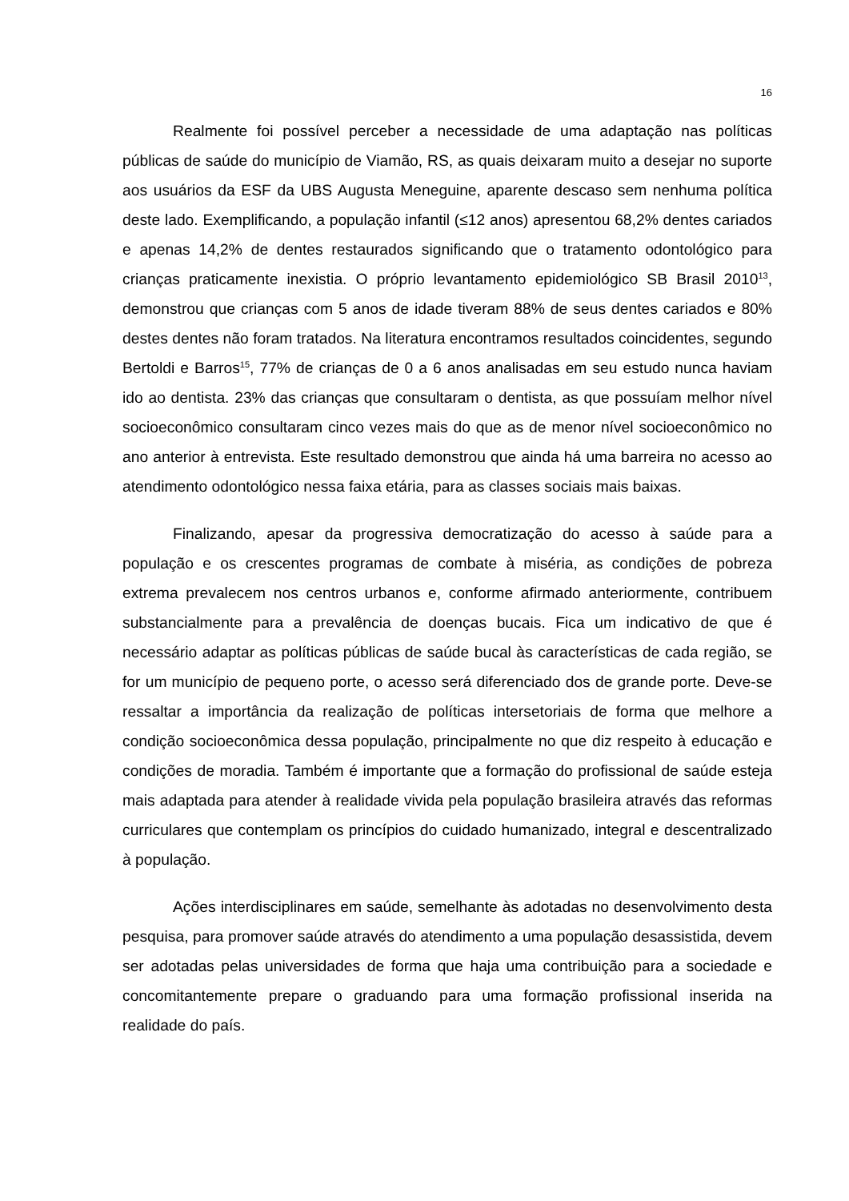16
Realmente foi possível perceber a necessidade de uma adaptação nas políticas públicas de saúde do município de Viamão, RS, as quais deixaram muito a desejar no suporte aos usuários da ESF da UBS Augusta Meneguine, aparente descaso sem nenhuma política deste lado. Exemplificando, a população infantil (≤12 anos) apresentou 68,2% dentes cariados e apenas 14,2% de dentes restaurados significando que o tratamento odontológico para crianças praticamente inexistia. O próprio levantamento epidemiológico SB Brasil 2010<sup>13</sup>, demonstrou que crianças com 5 anos de idade tiveram 88% de seus dentes cariados e 80% destes dentes não foram tratados. Na literatura encontramos resultados coincidentes, segundo Bertoldi e Barros<sup>15</sup>, 77% de crianças de 0 a 6 anos analisadas em seu estudo nunca haviam ido ao dentista. 23% das crianças que consultaram o dentista, as que possuíam melhor nível socioeconômico consultaram cinco vezes mais do que as de menor nível socioeconômico no ano anterior à entrevista. Este resultado demonstrou que ainda há uma barreira no acesso ao atendimento odontológico nessa faixa etária, para as classes sociais mais baixas.
Finalizando, apesar da progressiva democratização do acesso à saúde para a população e os crescentes programas de combate à miséria, as condições de pobreza extrema prevalecem nos centros urbanos e, conforme afirmado anteriormente, contribuem substancialmente para a prevalência de doenças bucais. Fica um indicativo de que é necessário adaptar as políticas públicas de saúde bucal às características de cada região, se for um município de pequeno porte, o acesso será diferenciado dos de grande porte. Deve-se ressaltar a importância da realização de políticas intersetoriais de forma que melhore a condição socioeconômica dessa população, principalmente no que diz respeito à educação e condições de moradia. Também é importante que a formação do profissional de saúde esteja mais adaptada para atender à realidade vivida pela população brasileira através das reformas curriculares que contemplam os princípios do cuidado humanizado, integral e descentralizado à população.
Ações interdisciplinares em saúde, semelhante às adotadas no desenvolvimento desta pesquisa, para promover saúde através do atendimento a uma população desassistida, devem ser adotadas pelas universidades de forma que haja uma contribuição para a sociedade e concomitantemente prepare o graduando para uma formação profissional inserida na realidade do país.